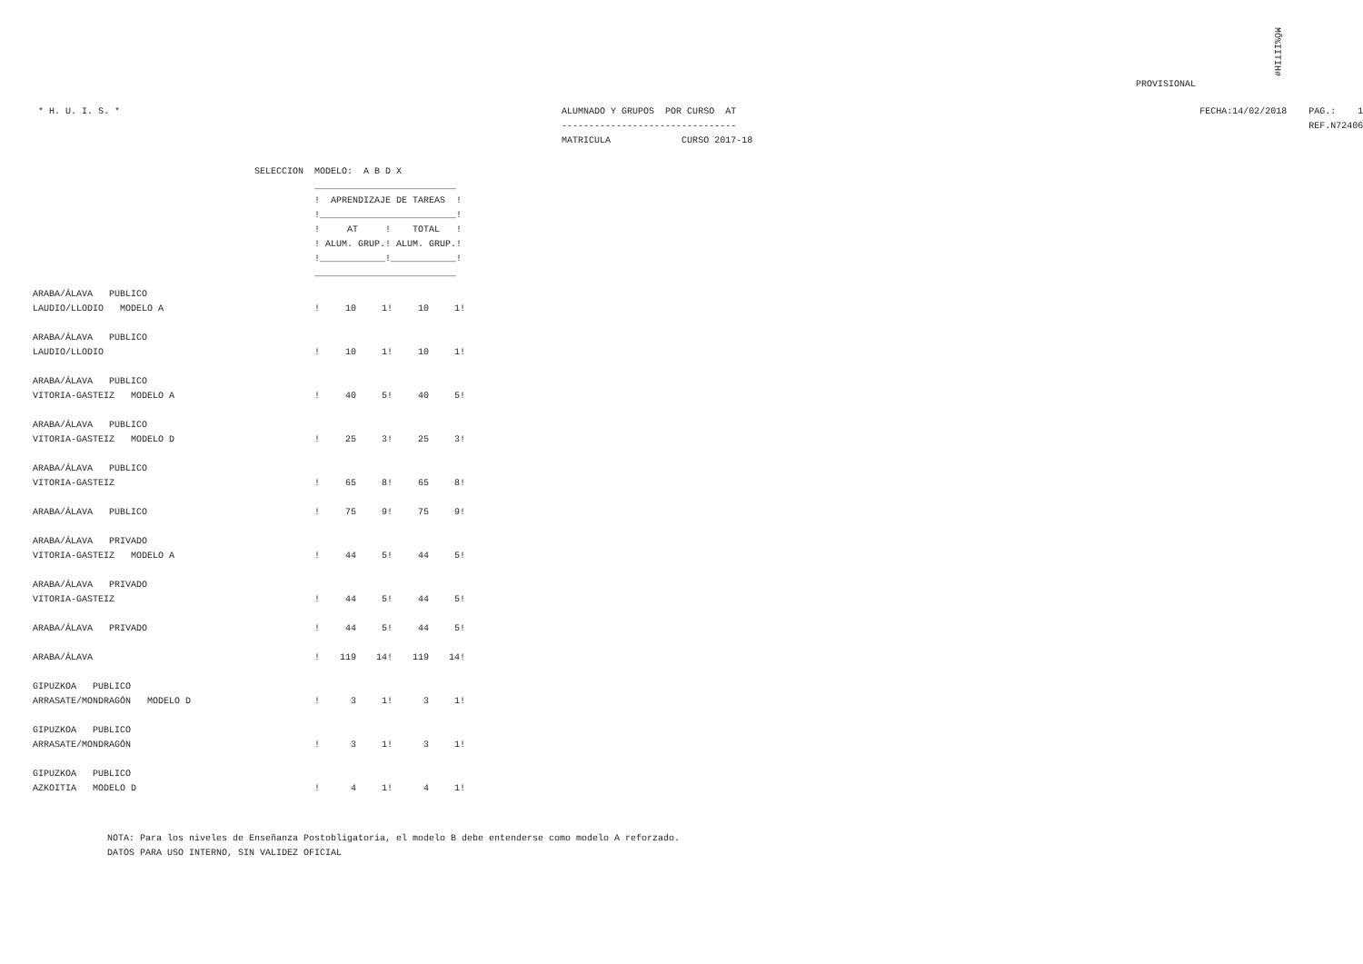MÕ%IITIH#
PROVISIONAL
       * H. U. I. S. *                                                                                 ALUMNADO Y GRUPOS  POR CURSO  AT                                                                                     FECHA:14/02/2018    PAG.:    1
                                                                                                       --------------------------------                                                                                                         REF.N72406
                                                                                                       MATRICULA             CURSO 2017-18
SELECCION  MODELO:  A B D X
__________________________
!  APRENDIZAJE DE TAREAS  !
!_________________________!
!     AT     !    TOTAL   !
! ALUM. GRUP.! ALUM. GRUP.!
!____________!____________!
__________________________
| ARABA/ÁLAVA PUBLICO | | | | | |
| LAUDIO/LLODIO MODELO A | ! | 10 | 1! | 10 | 1! |
| ARABA/ÁLAVA PUBLICO | | | | | |
| LAUDIO/LLODIO | ! | 10 | 1! | 10 | 1! |
| ARABA/ÁLAVA PUBLICO | | | | | |
| VITORIA-GASTEIZ MODELO A | ! | 40 | 5! | 40 | 5! |
| ARABA/ÁLAVA PUBLICO | | | | | |
| VITORIA-GASTEIZ MODELO D | ! | 25 | 3! | 25 | 3! |
| ARABA/ÁLAVA PUBLICO | | | | | |
| VITORIA-GASTEIZ | ! | 65 | 8! | 65 | 8! |
| ARABA/ÁLAVA PUBLICO | ! | 75 | 9! | 75 | 9! |
| ARABA/ÁLAVA PRIVADO | | | | | |
| VITORIA-GASTEIZ MODELO A | ! | 44 | 5! | 44 | 5! |
| ARABA/ÁLAVA PRIVADO | | | | | |
| VITORIA-GASTEIZ | ! | 44 | 5! | 44 | 5! |
| ARABA/ÁLAVA PRIVADO | ! | 44 | 5! | 44 | 5! |
| ARABA/ÁLAVA | ! | 119 | 14! | 119 | 14! |
| GIPUZKOA PUBLICO | | | | | |
| ARRASATE/MONDRAGÓN MODELO D | ! | 3 | 1! | 3 | 1! |
| GIPUZKOA PUBLICO | | | | | |
| ARRASATE/MONDRAGÓN | ! | 3 | 1! | 3 | 1! |
| GIPUZKOA PUBLICO | | | | | |
| AZKOITIA MODELO D | ! | 4 | 1! | 4 | 1! |
NOTA: Para los niveles de Enseñanza Postobligatoria, el modelo B debe entenderse como modelo A reforzado.
DATOS PARA USO INTERNO, SIN VALIDEZ OFICIAL